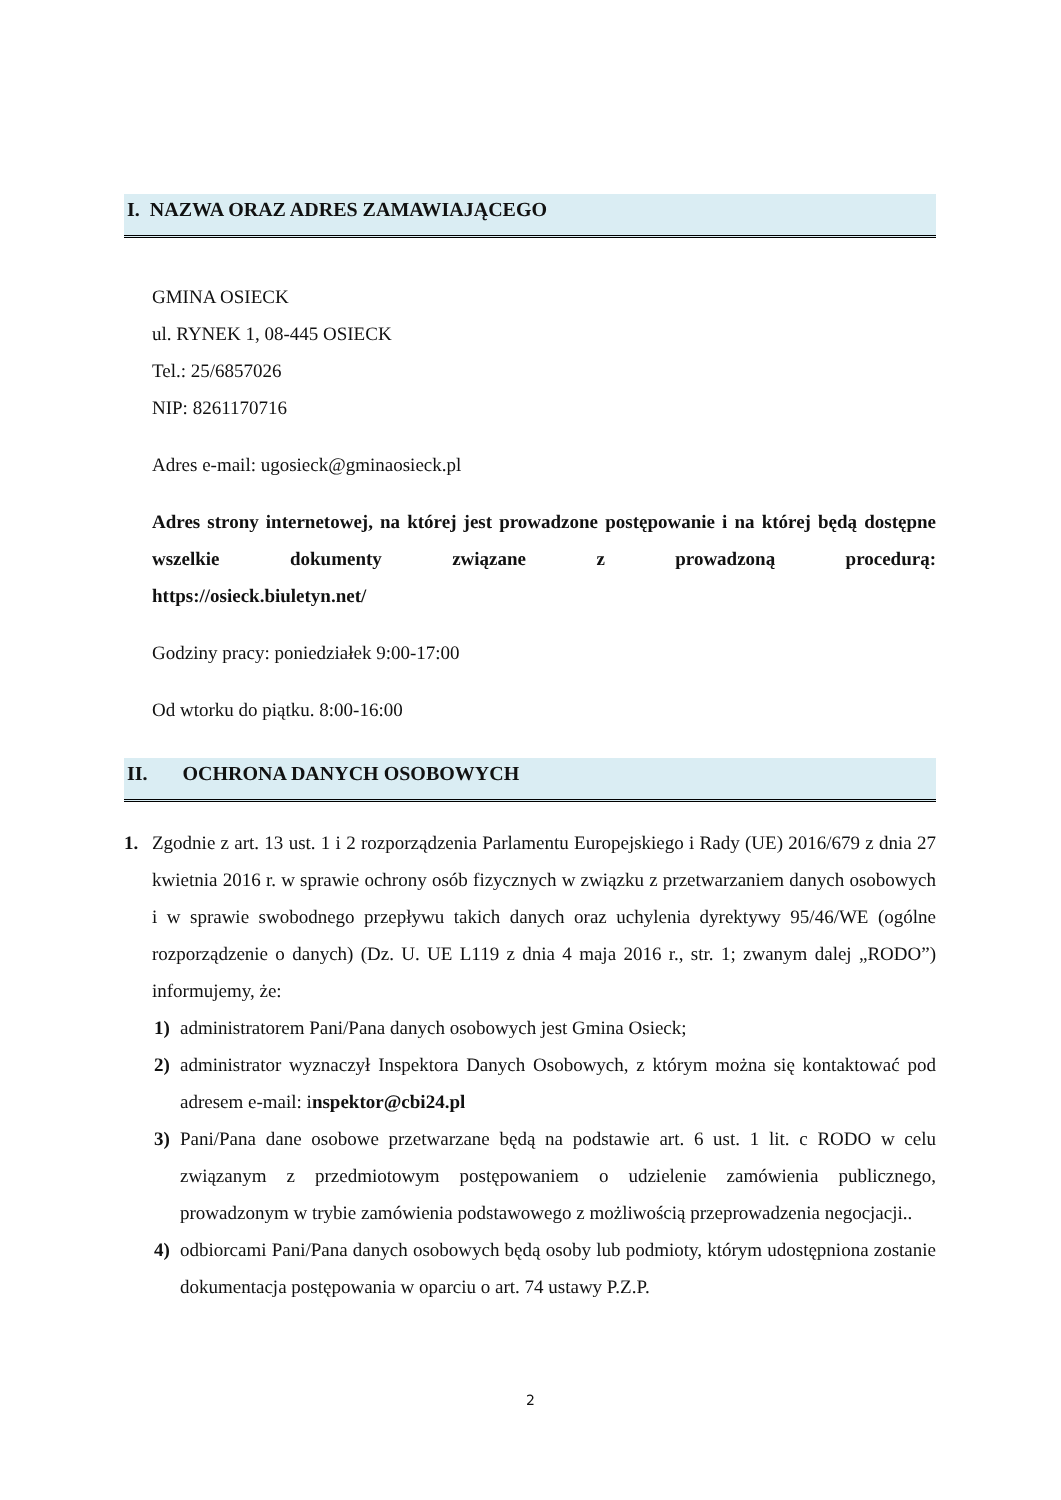I. NAZWA ORAZ ADRES ZAMAWIAJĄCEGO
GMINA OSIECK
ul. RYNEK 1, 08-445 OSIECK
Tel.: 25/6857026
NIP: 8261170716
Adres e-mail: ugosieck@gminaosieck.pl
Adres strony internetowej, na której jest prowadzone postępowanie i na której będą dostępne wszelkie dokumenty związane z prowadzoną procedurą:
https://osieck.biuletyn.net/
Godziny pracy: poniedziałek 9:00-17:00
Od wtorku do piątku. 8:00-16:00
II. OCHRONA DANYCH OSOBOWYCH
1.
Zgodnie z art. 13 ust. 1 i 2 rozporządzenia Parlamentu Europejskiego i Rady (UE) 2016/679 z dnia 27 kwietnia 2016 r. w sprawie ochrony osób fizycznych w związku z przetwarzaniem danych osobowych i w sprawie swobodnego przepływu takich danych oraz uchylenia dyrektywy 95/46/WE (ogólne rozporządzenie o danych) (Dz. U. UE L119 z dnia 4 maja 2016 r., str. 1; zwanym dalej „RODO”) informujemy, że:
1)
administratorem Pani/Pana danych osobowych jest Gmina Osieck;
2)
administrator wyznaczył Inspektora Danych Osobowych, z którym można się kontaktować pod adresem e-mail: inspektor@cbi24.pl
3)
Pani/Pana dane osobowe przetwarzane będą na podstawie art. 6 ust. 1 lit. c RODO w celu związanym z przedmiotowym postępowaniem o udzielenie zamówienia publicznego, prowadzonym w trybie zamówienia podstawowego z możliwością przeprowadzenia negocjacji..
4)
odbiorcami Pani/Pana danych osobowych będą osoby lub podmioty, którym udostępniona zostanie dokumentacja postępowania w oparciu o art. 74 ustawy P.Z.P.
2